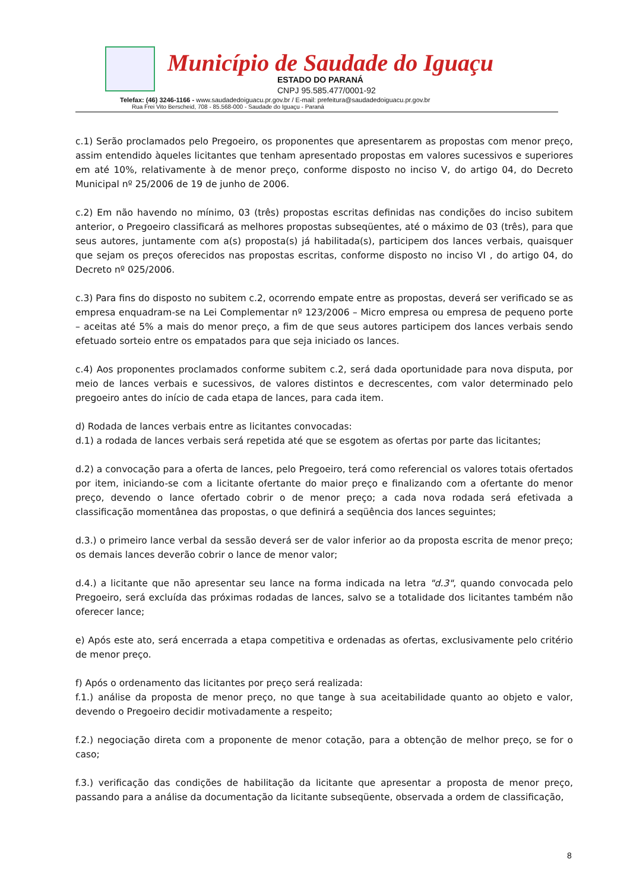Município de Saudade do Iguaçu
ESTADO DO PARANÁ
CNPJ 95.585.477/0001-92
Telefax: (46) 3246-1166 - www.saudadedoiguacu.pr.gov.br / E-mail: prefeitura@saudadedoiguacu.pr.gov.br
Rua Frei Vito Berscheid, 708 - 85.568-000 - Saudade do Iguaçu - Paraná
c.1) Serão proclamados pelo Pregoeiro, os proponentes que apresentarem as propostas com menor preço, assim entendido àqueles licitantes que tenham apresentado propostas em valores sucessivos e superiores em até 10%, relativamente à de menor preço, conforme disposto no inciso V, do artigo 04, do Decreto Municipal nº 25/2006 de 19 de junho de 2006.
c.2) Em não havendo no mínimo, 03 (três) propostas escritas definidas nas condições do inciso subitem anterior, o Pregoeiro classificará as melhores propostas subseqüentes, até o máximo de 03 (três), para que seus autores, juntamente com a(s) proposta(s) já habilitada(s), participem dos lances verbais, quaisquer que sejam os preços oferecidos nas propostas escritas, conforme disposto no inciso VI , do artigo 04, do Decreto nº 025/2006.
c.3) Para fins do disposto no subitem c.2, ocorrendo empate entre as propostas, deverá ser verificado se as empresa enquadram-se na Lei Complementar nº 123/2006 – Micro empresa ou empresa de pequeno porte – aceitas até 5% a mais do menor preço, a fim de que seus autores participem dos lances verbais sendo efetuado sorteio entre os empatados para que seja iniciado os lances.
c.4) Aos proponentes proclamados conforme subitem c.2, será dada oportunidade para nova disputa, por meio de lances verbais e sucessivos, de valores distintos e decrescentes, com valor determinado pelo pregoeiro antes do início de cada etapa de lances, para cada item.
d) Rodada de lances verbais entre as licitantes convocadas:
d.1) a rodada de lances verbais será repetida até que se esgotem as ofertas por parte das licitantes;
d.2) a convocação para a oferta de lances, pelo Pregoeiro, terá como referencial os valores totais ofertados por item, iniciando-se com a licitante ofertante do maior preço e finalizando com a ofertante do menor preço, devendo o lance ofertado cobrir o de menor preço; a cada nova rodada será efetivada a classificação momentânea das propostas, o que definirá a seqüência dos lances seguintes;
d.3.) o primeiro lance verbal da sessão deverá ser de valor inferior ao da proposta escrita de menor preço; os demais lances deverão cobrir o lance de menor valor;
d.4.) a licitante que não apresentar seu lance na forma indicada na letra "d.3", quando convocada pelo Pregoeiro, será excluída das próximas rodadas de lances, salvo se a totalidade dos licitantes também não oferecer lance;
e) Após este ato, será encerrada a etapa competitiva e ordenadas as ofertas, exclusivamente pelo critério de menor preço.
f) Após o ordenamento das licitantes por preço será realizada:
f.1.) análise da proposta de menor preço, no que tange à sua aceitabilidade quanto ao objeto e valor, devendo o Pregoeiro decidir motivadamente a respeito;
f.2.) negociação direta com a proponente de menor cotação, para a obtenção de melhor preço, se for o caso;
f.3.) verificação das condições de habilitação da licitante que apresentar a proposta de menor preço, passando para a análise da documentação da licitante subseqüente, observada a ordem de classificação,
8